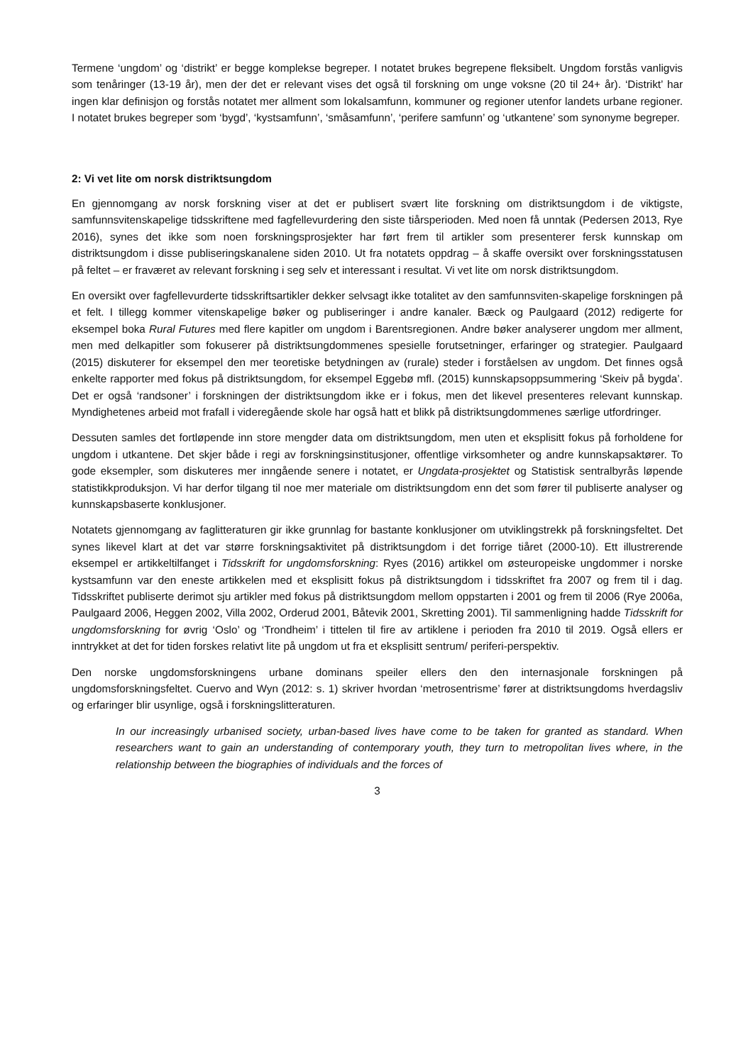Termene ‘ungdom’ og ‘distrikt’ er begge komplekse begreper. I notatet brukes begrepene fleksibelt. Ungdom forstås vanligvis som tenåringer (13-19 år), men der det er relevant vises det også til forskning om unge voksne (20 til 24+ år). ‘Distrikt’ har ingen klar definisjon og forstås notatet mer allment som lokalsamfunn, kommuner og regioner utenfor landets urbane regioner. I notatet brukes begreper som ‘bygd’, ‘kystsamfunn’, ‘småsamfunn’, ‘perifere samfunn’ og ‘utkantene’ som synonyme begreper.
2: Vi vet lite om norsk distriktsungdom
En gjennomgang av norsk forskning viser at det er publisert svært lite forskning om distriktsungdom i de viktigste, samfunnsvitenskapelige tidsskriftene med fagfellevurdering den siste tiårsperioden. Med noen få unntak (Pedersen 2013, Rye 2016), synes det ikke som noen forskningsprosjekter har ført frem til artikler som presenterer fersk kunnskap om distriktsungdom i disse publiseringskanalene siden 2010. Ut fra notatets oppdrag – å skaffe oversikt over forskningsstatusen på feltet – er fraværet av relevant forskning i seg selv et interessant i resultat. Vi vet lite om norsk distriktsungdom.
En oversikt over fagfellevurderte tidsskriftsartikler dekker selvsagt ikke totalitet av den samfunnsviten-skapelige forskningen på et felt. I tillegg kommer vitenskapelige bøker og publiseringer i andre kanaler. Bæck og Paulgaard (2012) redigerte for eksempel boka Rural Futures med flere kapitler om ungdom i Barentsregionen. Andre bøker analyserer ungdom mer allment, men med delkapitler som fokuserer på distriktsungdommenes spesielle forutsetninger, erfaringer og strategier. Paulgaard (2015) diskuterer for eksempel den mer teoretiske betydningen av (rurale) steder i forståelsen av ungdom. Det finnes også enkelte rapporter med fokus på distriktsungdom, for eksempel Eggebø mfl. (2015) kunnskapsoppsummering ‘Skeiv på bygda’. Det er også ‘randsoner’ i forskningen der distriktsungdom ikke er i fokus, men det likevel presenteres relevant kunnskap. Myndighetenes arbeid mot frafall i videregående skole har også hatt et blikk på distriktsungdommenes særlige utfordringer.
Dessuten samles det fortløpende inn store mengder data om distriktsungdom, men uten et eksplisitt fokus på forholdene for ungdom i utkantene. Det skjer både i regi av forskningsinstitusjoner, offentlige virksomheter og andre kunnskapsaktører. To gode eksempler, som diskuteres mer inngående senere i notatet, er Ungdata-prosjektet og Statistisk sentralbyrås løpende statistikkproduksjon. Vi har derfor tilgang til noe mer materiale om distriktsungdom enn det som fører til publiserte analyser og kunnskapsbaserte konklusjoner.
Notatets gjennomgang av faglitteraturen gir ikke grunnlag for bastante konklusjoner om utviklingstrekk på forskningsfeltet. Det synes likevel klart at det var større forskningsaktivitet på distriktsungdom i det forrige tiåret (2000-10). Ett illustrerende eksempel er artikkeltilfanget i Tidsskrift for ungdomsforskning: Ryes (2016) artikkel om østeuropeiske ungdommer i norske kystsamfunn var den eneste artikkelen med et eksplisitt fokus på distriktsungdom i tidsskriftet fra 2007 og frem til i dag. Tidsskriftet publiserte derimot sju artikler med fokus på distriktsungdom mellom oppstarten i 2001 og frem til 2006 (Rye 2006a, Paulgaard 2006, Heggen 2002, Villa 2002, Orderud 2001, Båtevik 2001, Skretting 2001). Til sammenligning hadde Tidsskrift for ungdomsforskning for øvrig ‘Oslo’ og ‘Trondheim’ i tittelen til fire av artiklene i perioden fra 2010 til 2019. Også ellers er inntrykket at det for tiden forskes relativt lite på ungdom ut fra et eksplisitt sentrum/ periferi-perspektiv.
Den norske ungdomsforskningens urbane dominans speiler ellers den den internasjonale forskningen på ungdomsforskningsfeltet. Cuervo and Wyn (2012: s. 1) skriver hvordan ‘metrosentrisme’ fører at distriktsungdoms hverdagsliv og erfaringer blir usynlige, også i forskningslitteraturen.
In our increasingly urbanised society, urban-based lives have come to be taken for granted as standard. When researchers want to gain an understanding of contemporary youth, they turn to metropolitan lives where, in the relationship between the biographies of individuals and the forces of
3